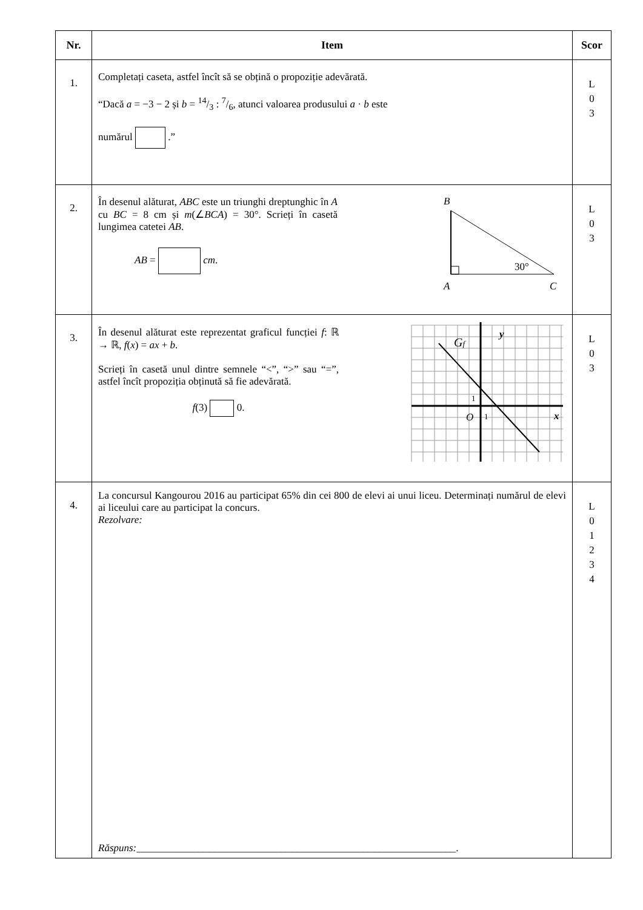| Nr. | Item | Scor |
| --- | --- | --- |
| 1. | Completați caseta, astfel încît să se obțină o propoziție adevărată. “Dacă a = −3 − 2 și b = 14/3 : 7/6, atunci valoarea produsului a · b este numărul .” | L 0 3 |
| 2. | În desenul alăturat, ABC este un triunghi dreptunghic în A cu BC = 8 cm și m (∠ BCA ) = 30°. Scrieți în casetă lungimea catetei AB . AB = cm . B A C 30° | L 0 3 |
| 3. | În desenul alăturat este reprezentat graficul funcției f : ℝ → ℝ, f ( x ) = ax + b . Scrieți în casetă unul dintre semnele “<”, “>” sau “=”, astfel încît propoziția obținută să fie adevărată. f (3) 0. y x G f O 1 1 | L 0 3 |
| 4. | La concursul Kangourou 2016 au participat 65% din cei 800 de elevi ai unui liceu. Determinați numărul de elevi ai liceului care au participat la concurs. Rezolvare: Răspuns: ______________________________________________________________. | L 0 1 2 3 4 |